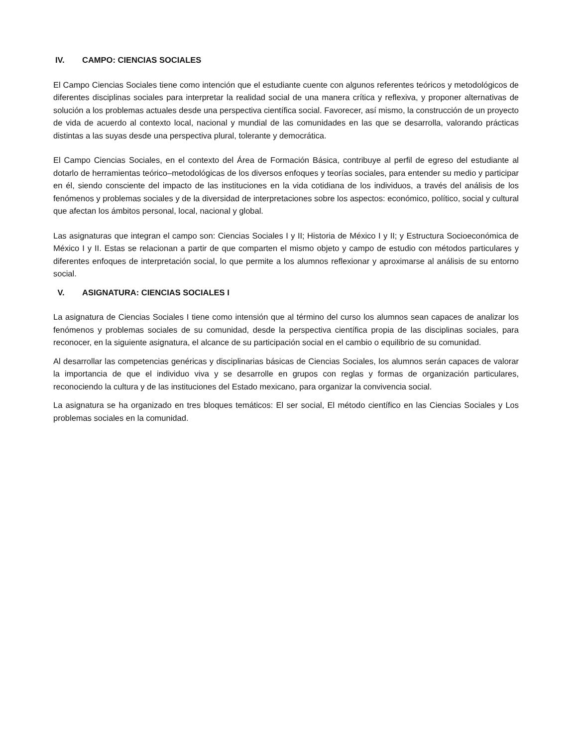IV. CAMPO: CIENCIAS SOCIALES
El Campo Ciencias Sociales tiene como intención que el estudiante cuente con algunos referentes teóricos y metodológicos de diferentes disciplinas sociales para interpretar la realidad social de una manera crítica y reflexiva, y proponer alternativas de solución a los problemas actuales desde una perspectiva científica social. Favorecer, así mismo, la construcción de un proyecto de vida de acuerdo al contexto local, nacional y mundial de las comunidades en las que se desarrolla, valorando prácticas distintas a las suyas desde una perspectiva plural, tolerante y democrática.
El Campo Ciencias Sociales, en el contexto del Área de Formación Básica, contribuye al perfil de egreso del estudiante al dotarlo de herramientas teórico–metodológicas de los diversos enfoques y teorías sociales, para entender su medio y participar en él, siendo consciente del impacto de las instituciones en la vida cotidiana de los individuos, a través del análisis de los fenómenos y problemas sociales y de la diversidad de interpretaciones sobre los aspectos: económico, político, social y cultural que afectan los ámbitos personal, local, nacional y global.
Las asignaturas que integran el campo son: Ciencias Sociales I y II; Historia de México I y II; y Estructura Socioeconómica de México I y II. Estas se relacionan a partir de que comparten el mismo objeto y campo de estudio con métodos particulares y diferentes enfoques de interpretación social, lo que permite a los alumnos reflexionar y aproximarse al análisis de su entorno social.
V. ASIGNATURA: CIENCIAS SOCIALES I
La asignatura de Ciencias Sociales I tiene como intensión que al término del curso los alumnos sean capaces de analizar los fenómenos y problemas sociales de su comunidad, desde la perspectiva científica propia de las disciplinas sociales, para reconocer, en la siguiente asignatura, el alcance de su participación social en el cambio o equilibrio de su comunidad.
Al desarrollar las competencias genéricas y disciplinarias básicas de Ciencias Sociales, los alumnos serán capaces de valorar la importancia de que el individuo viva y se desarrolle en grupos con reglas y formas de organización particulares, reconociendo la cultura y de las instituciones del Estado mexicano, para organizar la convivencia social.
La asignatura se ha organizado en tres bloques temáticos: El ser social, El método científico en las Ciencias Sociales y Los problemas sociales en la comunidad.